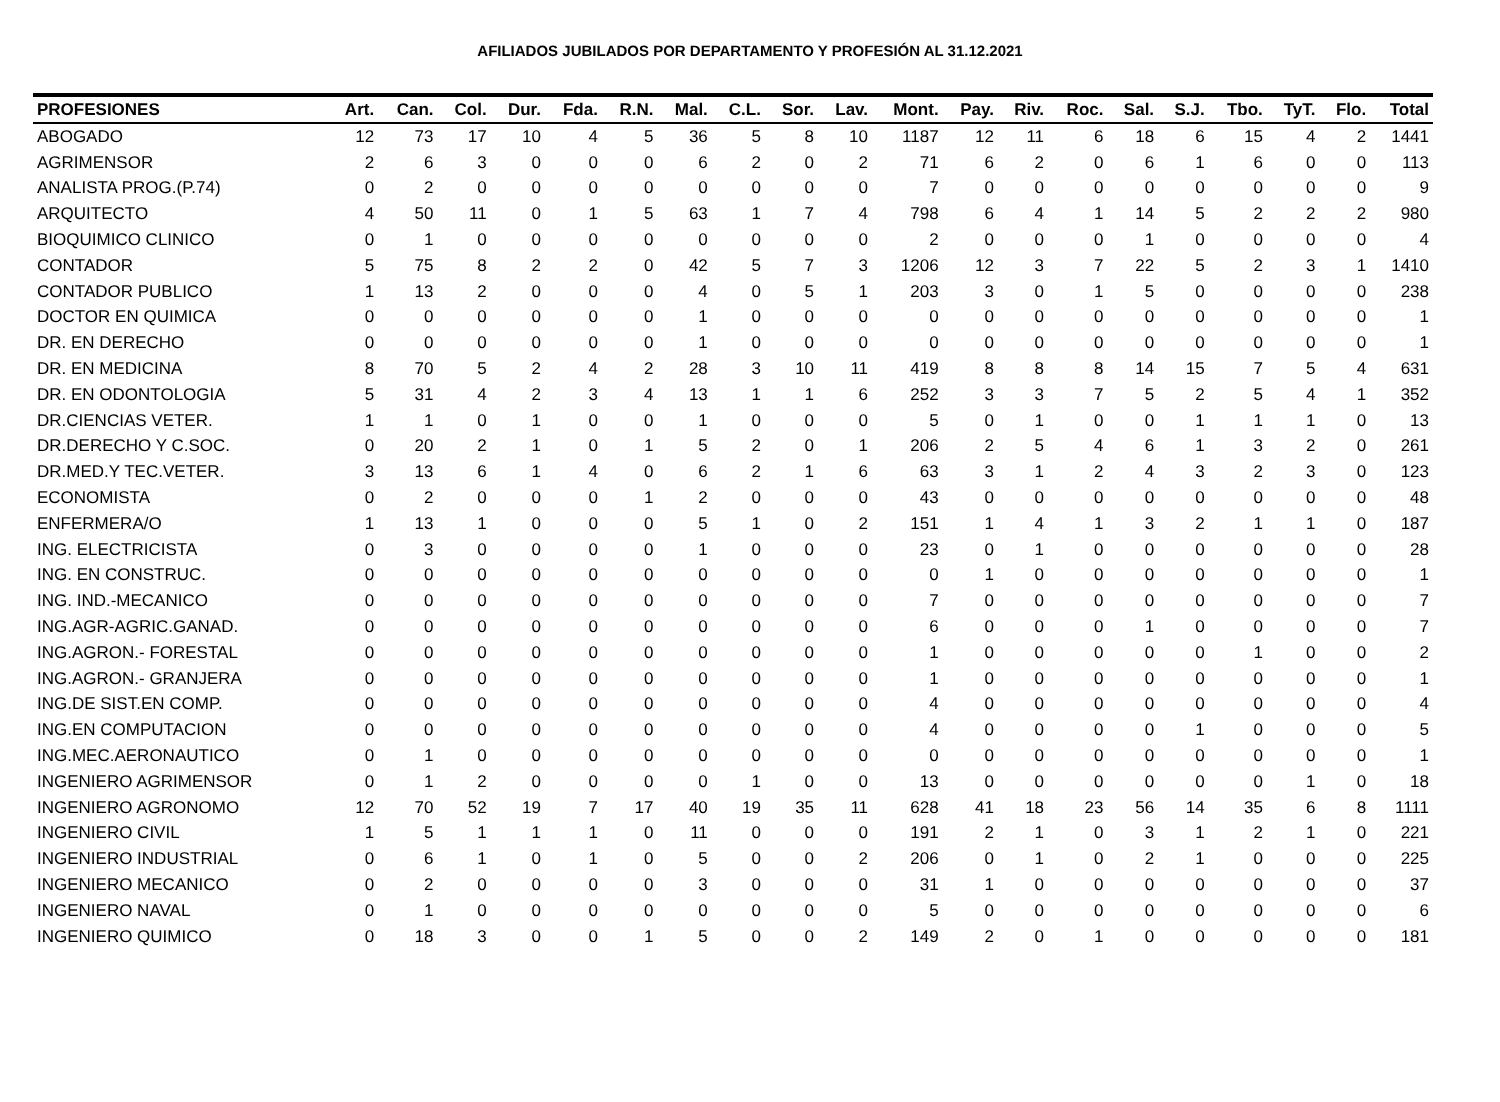AFILIADOS JUBILADOS POR DEPARTAMENTO Y PROFESIÓN AL 31.12.2021
| PROFESIONES | Art. | Can. | Col. | Dur. | Fda. | R.N. | Mal. | C.L. | Sor. | Lav. | Mont. | Pay. | Riv. | Roc. | Sal. | S.J. | Tbo. | TyT. | Flo. | Total |
| --- | --- | --- | --- | --- | --- | --- | --- | --- | --- | --- | --- | --- | --- | --- | --- | --- | --- | --- | --- | --- |
| ABOGADO | 12 | 73 | 17 | 10 | 4 | 5 | 36 | 5 | 8 | 10 | 1187 | 12 | 11 | 6 | 18 | 6 | 15 | 4 | 2 | 1441 |
| AGRIMENSOR | 2 | 6 | 3 | 0 | 0 | 0 | 6 | 2 | 0 | 2 | 71 | 6 | 2 | 0 | 6 | 1 | 6 | 0 | 0 | 113 |
| ANALISTA PROG.(P.74) | 0 | 2 | 0 | 0 | 0 | 0 | 0 | 0 | 0 | 0 | 7 | 0 | 0 | 0 | 0 | 0 | 0 | 0 | 0 | 9 |
| ARQUITECTO | 4 | 50 | 11 | 0 | 1 | 5 | 63 | 1 | 7 | 4 | 798 | 6 | 4 | 1 | 14 | 5 | 2 | 2 | 2 | 980 |
| BIOQUIMICO CLINICO | 0 | 1 | 0 | 0 | 0 | 0 | 0 | 0 | 0 | 0 | 2 | 0 | 0 | 0 | 1 | 0 | 0 | 0 | 0 | 4 |
| CONTADOR | 5 | 75 | 8 | 2 | 2 | 0 | 42 | 5 | 7 | 3 | 1206 | 12 | 3 | 7 | 22 | 5 | 2 | 3 | 1 | 1410 |
| CONTADOR PUBLICO | 1 | 13 | 2 | 0 | 0 | 0 | 4 | 0 | 5 | 1 | 203 | 3 | 0 | 1 | 5 | 0 | 0 | 0 | 0 | 238 |
| DOCTOR EN QUIMICA | 0 | 0 | 0 | 0 | 0 | 0 | 1 | 0 | 0 | 0 | 0 | 0 | 0 | 0 | 0 | 0 | 0 | 0 | 0 | 1 |
| DR. EN DERECHO | 0 | 0 | 0 | 0 | 0 | 0 | 1 | 0 | 0 | 0 | 0 | 0 | 0 | 0 | 0 | 0 | 0 | 0 | 0 | 1 |
| DR. EN MEDICINA | 8 | 70 | 5 | 2 | 4 | 2 | 28 | 3 | 10 | 11 | 419 | 8 | 8 | 8 | 14 | 15 | 7 | 5 | 4 | 631 |
| DR. EN ODONTOLOGIA | 5 | 31 | 4 | 2 | 3 | 4 | 13 | 1 | 1 | 6 | 252 | 3 | 3 | 7 | 5 | 2 | 5 | 4 | 1 | 352 |
| DR.CIENCIAS VETER. | 1 | 1 | 0 | 1 | 0 | 0 | 1 | 0 | 0 | 0 | 5 | 0 | 1 | 0 | 0 | 1 | 1 | 1 | 0 | 13 |
| DR.DERECHO Y C.SOC. | 0 | 20 | 2 | 1 | 0 | 1 | 5 | 2 | 0 | 1 | 206 | 2 | 5 | 4 | 6 | 1 | 3 | 2 | 0 | 261 |
| DR.MED.Y TEC.VETER. | 3 | 13 | 6 | 1 | 4 | 0 | 6 | 2 | 1 | 6 | 63 | 3 | 1 | 2 | 4 | 3 | 2 | 3 | 0 | 123 |
| ECONOMISTA | 0 | 2 | 0 | 0 | 0 | 1 | 2 | 0 | 0 | 0 | 43 | 0 | 0 | 0 | 0 | 0 | 0 | 0 | 0 | 48 |
| ENFERMERA/O | 1 | 13 | 1 | 0 | 0 | 0 | 5 | 1 | 0 | 2 | 151 | 1 | 4 | 1 | 3 | 2 | 1 | 1 | 0 | 187 |
| ING. ELECTRICISTA | 0 | 3 | 0 | 0 | 0 | 0 | 1 | 0 | 0 | 0 | 23 | 0 | 1 | 0 | 0 | 0 | 0 | 0 | 0 | 28 |
| ING. EN CONSTRUC. | 0 | 0 | 0 | 0 | 0 | 0 | 0 | 0 | 0 | 0 | 0 | 1 | 0 | 0 | 0 | 0 | 0 | 0 | 0 | 1 |
| ING. IND.-MECANICO | 0 | 0 | 0 | 0 | 0 | 0 | 0 | 0 | 0 | 0 | 7 | 0 | 0 | 0 | 0 | 0 | 0 | 0 | 0 | 7 |
| ING.AGR-AGRIC.GANAD. | 0 | 0 | 0 | 0 | 0 | 0 | 0 | 0 | 0 | 0 | 6 | 0 | 0 | 0 | 1 | 0 | 0 | 0 | 0 | 7 |
| ING.AGRON.- FORESTAL | 0 | 0 | 0 | 0 | 0 | 0 | 0 | 0 | 0 | 0 | 1 | 0 | 0 | 0 | 0 | 0 | 1 | 0 | 0 | 2 |
| ING.AGRON.- GRANJERA | 0 | 0 | 0 | 0 | 0 | 0 | 0 | 0 | 0 | 0 | 1 | 0 | 0 | 0 | 0 | 0 | 0 | 0 | 0 | 1 |
| ING.DE SIST.EN COMP. | 0 | 0 | 0 | 0 | 0 | 0 | 0 | 0 | 0 | 0 | 4 | 0 | 0 | 0 | 0 | 0 | 0 | 0 | 0 | 4 |
| ING.EN COMPUTACION | 0 | 0 | 0 | 0 | 0 | 0 | 0 | 0 | 0 | 0 | 4 | 0 | 0 | 0 | 0 | 1 | 0 | 0 | 0 | 5 |
| ING.MEC.AERONAUTICO | 0 | 1 | 0 | 0 | 0 | 0 | 0 | 0 | 0 | 0 | 0 | 0 | 0 | 0 | 0 | 0 | 0 | 0 | 0 | 1 |
| INGENIERO AGRIMENSOR | 0 | 1 | 2 | 0 | 0 | 0 | 0 | 1 | 0 | 0 | 13 | 0 | 0 | 0 | 0 | 0 | 0 | 1 | 0 | 18 |
| INGENIERO AGRONOMO | 12 | 70 | 52 | 19 | 7 | 17 | 40 | 19 | 35 | 11 | 628 | 41 | 18 | 23 | 56 | 14 | 35 | 6 | 8 | 1111 |
| INGENIERO CIVIL | 1 | 5 | 1 | 1 | 1 | 0 | 11 | 0 | 0 | 0 | 191 | 2 | 1 | 0 | 3 | 1 | 2 | 1 | 0 | 221 |
| INGENIERO INDUSTRIAL | 0 | 6 | 1 | 0 | 1 | 0 | 5 | 0 | 0 | 2 | 206 | 0 | 1 | 0 | 2 | 1 | 0 | 0 | 0 | 225 |
| INGENIERO MECANICO | 0 | 2 | 0 | 0 | 0 | 0 | 3 | 0 | 0 | 0 | 31 | 1 | 0 | 0 | 0 | 0 | 0 | 0 | 0 | 37 |
| INGENIERO NAVAL | 0 | 1 | 0 | 0 | 0 | 0 | 0 | 0 | 0 | 0 | 5 | 0 | 0 | 0 | 0 | 0 | 0 | 0 | 0 | 6 |
| INGENIERO QUIMICO | 0 | 18 | 3 | 0 | 0 | 1 | 5 | 0 | 0 | 2 | 149 | 2 | 0 | 1 | 0 | 0 | 0 | 0 | 0 | 181 |